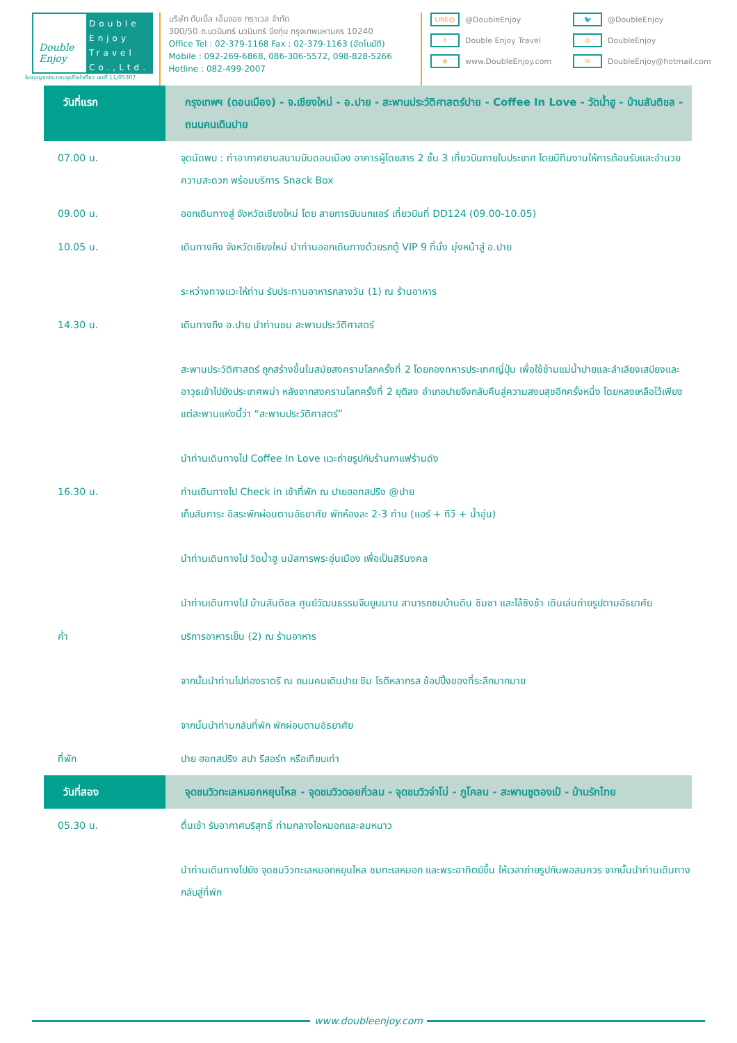Double Enjoy
Double Enjoy Travel Co.,Ltd.
ใบอนุญาตประกอบธุรกิจนำเที่ยว เลขที่ 11/05307
บริษัท ดับเบิ้ล เอ็นจอย ทราเวล จำกัด
300/50 ถ.นวมินทร์ นวมินทร์ บึงกุ่ม กรุงเทพมหานคร 10240
Office Tel : 02-379-1168 Fax : 02-379-1163 (อัตโนมัติ)
Mobile : 092-269-6868, 086-306-5572, 098-828-5266
Hotline : 082-499-2007
LINE@ @DoubleEnjoy
🐦 @DoubleEnjoy
f Double Enjoy Travel
◎ DoubleEnjoy
⊕ www.DoubleEnjoy.com
✉ DoubleEnjoy@hotmail.com
| วันที่แรก | กรุงเทพฯ (ดอนเมือง) - จ.เชียงใหม่ - อ.ปาย - สะพานประวัติศาสตร์ปาย - Coffee In Love - วัดน้ำฮู - บ้านสันติชล - ถนนคนเดินปาย |
| 07.00 น. | จุดนัดพบ : ท่าอากาศยานสนามบินดอนเมือง อาคารผู้โดยสาร 2 ชั้น 3 เที่ยวบินภายในประเทศ โดยมีทีมงานให้การต้อนรับและอำนวยความสะดวก พร้อมบริการ Snack Box |
| 09.00 น. | ออกเดินทางสู่ จังหวัดเชียงใหม่ โดย สายการบินนกแอร์ เที่ยวบินที่ DD124 (09.00-10.05) |
| 10.05 น. | เดินทางถึง จังหวัดเชียงใหม่ นำท่านออกเดินทางด้วยรถตู้ VIP 9 ที่นั่ง มุ่งหน้าสู่ อ.ปาย ระหว่างทางแวะให้ท่าน รับประทานอาหารกลางวัน (1) ณ ร้านอาหาร |
| 14.30 น. | เดินทางถึง อ.ปาย นำท่านชม สะพานประวัติศาสตร์ สะพานประวัติศาสตร์ ถูกสร้างขึ้นในสมัยสงครามโลกครั้งที่ 2 โดยกองทหารประเทศญี่ปุ่น เพื่อใช้ข้ามแม่น้ำปายและลำเลียงเสบียงและอาวุธเข้าไปยังประเทศพม่า หลังจากสงครามโลกครั้งที่ 2 ยุติลง อำเภอปายจึงกลับคืนสู่ความสงบสุขอีกครั้งหนึ่ง โดยหลงเหลือไว้เพียงแต่สะพานแห่งนี้ว่า “สะพานประวัติศาสตร์” นำท่านเดินทางไป Coffee In Love แวะถ่ายรูปกับร้านกาแฟร้านดัง |
| 16.30 น. | ท่านเดินทางไป Check in เข้าที่พัก ณ ปายฮอทสปริง @ปาย เก็บสัมภาระ อิสระพักผ่อนตามอัธยาศัย พักห้องละ 2-3 ท่าน (แอร์ + ทีวี + น้ำอุ่น) นำท่านเดินทางไป วัดน้ำฮู นมัสการพระอุ่นเมือง เพื่อเป็นสิริมงคล นำท่านเดินทางไป บ้านสันติชล ศูนย์วัฒนธรรมจีนยูนนาน สามารถชมบ้านดิน ชิมชา และโล้ชิงช้า เดินเล่นถ่ายรูปตามอัธยาศัย |
| ค่ำ | บริการอาหารเย็น (2) ณ ร้านอาหาร จากนั้นนำท่านไปท่องราตรี ณ ถนนคนเดินปาย ชิม โรตีหลากรส ช้อปปิ้งของที่ระลึกมากมาย จากนั้นนำท่านกลับที่พัก พักผ่อนตามอัธยาศัย |
| ที่พัก | ปาย ฮอทสปริง สปา รีสอร์ท หรือเทียบเท่า |
| วันที่สอง | จุดชมวิวทะเลหมอกหยุนไหล - จุดชมวิวดอยกิ่วลม - จุดชมวิวจ่าโบ่ - ภูโคลน - สะพานซูตองเป้ - บ้านรักไทย |
| 05.30 น. | ตื่นเช้า รับอากาศบริสุทธิ์ ท่ามกลางไอหมอกและลมหนาว นำท่านเดินทางไปยัง จุดชมวิวทะเลหมอกหยุนไหล ชมทะเลหมอก และพระอาทิตย์ขึ้น ให้เวลาถ่ายรูปกันพอสมควร จากนั้นนำท่านเดินทางกลับสู่ที่พัก |
www.doubleenjoy.com